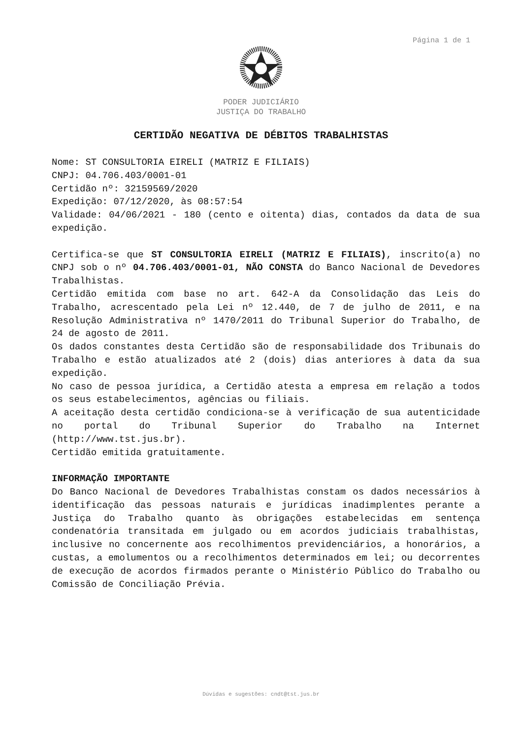Página 1 de 1
PODER JUDICIÁRIO
JUSTIÇA DO TRABALHO
CERTIDÃO NEGATIVA DE DÉBITOS TRABALHISTAS
Nome: ST CONSULTORIA EIRELI (MATRIZ E FILIAIS)
CNPJ: 04.706.403/0001-01
Certidão nº: 32159569/2020
Expedição: 07/12/2020, às 08:57:54
Validade: 04/06/2021 - 180 (cento e oitenta) dias, contados da data de sua expedição.
Certifica-se que ST CONSULTORIA EIRELI (MATRIZ E FILIAIS), inscrito(a) no CNPJ sob o nº 04.706.403/0001-01, NÃO CONSTA do Banco Nacional de Devedores Trabalhistas.
Certidão emitida com base no art. 642-A da Consolidação das Leis do Trabalho, acrescentado pela Lei nº 12.440, de 7 de julho de 2011, e na Resolução Administrativa nº 1470/2011 do Tribunal Superior do Trabalho, de 24 de agosto de 2011.
Os dados constantes desta Certidão são de responsabilidade dos Tribunais do Trabalho e estão atualizados até 2 (dois) dias anteriores à data da sua expedição.
No caso de pessoa jurídica, a Certidão atesta a empresa em relação a todos os seus estabelecimentos, agências ou filiais.
A aceitação desta certidão condiciona-se à verificação de sua autenticidade no portal do Tribunal Superior do Trabalho na Internet (http://www.tst.jus.br).
Certidão emitida gratuitamente.
INFORMAÇÃO IMPORTANTE
Do Banco Nacional de Devedores Trabalhistas constam os dados necessários à identificação das pessoas naturais e jurídicas inadimplentes perante a Justiça do Trabalho quanto às obrigações estabelecidas em sentença condenatória transitada em julgado ou em acordos judiciais trabalhistas, inclusive no concernente aos recolhimentos previdenciários, a honorários, a custas, a emolumentos ou a recolhimentos determinados em lei; ou decorrentes de execução de acordos firmados perante o Ministério Público do Trabalho ou Comissão de Conciliação Prévia.
Dúvidas e sugestões: cndt@tst.jus.br